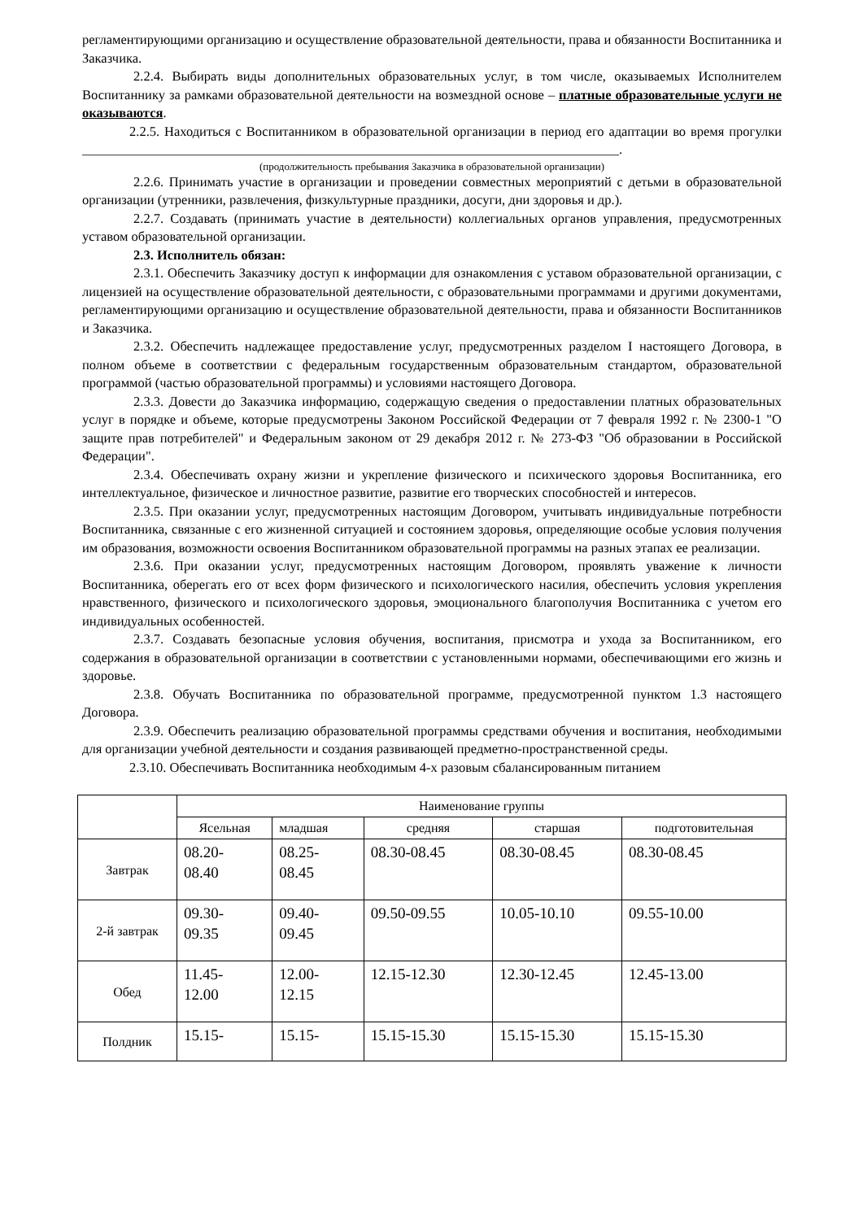регламентирующими организацию и осуществление образовательной деятельности, права и обязанности Воспитанника и Заказчика.
2.2.4. Выбирать виды дополнительных образовательных услуг, в том числе, оказываемых Исполнителем Воспитаннику за рамками образовательной деятельности на возмездной основе – платные образовательные услуги не оказываются.
2.2.5. Находиться с Воспитанником в образовательной организации в период его адаптации во время прогулки ________________________________________________________________________________.
(продолжительность пребывания Заказчика в образовательной организации)
2.2.6. Принимать участие в организации и проведении совместных мероприятий с детьми в образовательной организации (утренники, развлечения, физкультурные праздники, досуги, дни здоровья и др.).
2.2.7. Создавать (принимать участие в деятельности) коллегиальных органов управления, предусмотренных уставом образовательной организации.
2.3. Исполнитель обязан:
2.3.1. Обеспечить Заказчику доступ к информации для ознакомления с уставом образовательной организации, с лицензией на осуществление образовательной деятельности, с образовательными программами и другими документами, регламентирующими организацию и осуществление образовательной деятельности, права и обязанности Воспитанников и Заказчика.
2.3.2. Обеспечить надлежащее предоставление услуг, предусмотренных разделом I настоящего Договора, в полном объеме в соответствии с федеральным государственным образовательным стандартом, образовательной программой (частью образовательной программы) и условиями настоящего Договора.
2.3.3. Довести до Заказчика информацию, содержащую сведения о предоставлении платных образовательных услуг в порядке и объеме, которые предусмотрены Законом Российской Федерации от 7 февраля 1992 г. № 2300-1 "О защите прав потребителей" и Федеральным законом от 29 декабря 2012 г. № 273-ФЗ "Об образовании в Российской Федерации".
2.3.4. Обеспечивать охрану жизни и укрепление физического и психического здоровья Воспитанника, его интеллектуальное, физическое и личностное развитие, развитие его творческих способностей и интересов.
2.3.5. При оказании услуг, предусмотренных настоящим Договором, учитывать индивидуальные потребности Воспитанника, связанные с его жизненной ситуацией и состоянием здоровья, определяющие особые условия получения им образования, возможности освоения Воспитанником образовательной программы на разных этапах ее реализации.
2.3.6. При оказании услуг, предусмотренных настоящим Договором, проявлять уважение к личности Воспитанника, оберегать его от всех форм физического и психологического насилия, обеспечить условия укрепления нравственного, физического и психологического здоровья, эмоционального благополучия Воспитанника с учетом его индивидуальных особенностей.
2.3.7. Создавать безопасные условия обучения, воспитания, присмотра и ухода за Воспитанником, его содержания в образовательной организации в соответствии с установленными нормами, обеспечивающими его жизнь и здоровье.
2.3.8. Обучать Воспитанника по образовательной программе, предусмотренной пунктом 1.3 настоящего Договора.
2.3.9. Обеспечить реализацию образовательной программы средствами обучения и воспитания, необходимыми для организации учебной деятельности и создания развивающей предметно-пространственной среды.
2.3.10. Обеспечивать Воспитанника необходимым 4-х разовым сбалансированным питанием
| | Наименование группы | | | | |
| | Ясельная | младшая | средняя | старшая | подготовительная |
| Завтрак | 08.20- 08.40 | 08.25- 08.45 | 08.30-08.45 | 08.30-08.45 | 08.30-08.45 |
| 2-й завтрак | 09.30- 09.35 | 09.40- 09.45 | 09.50-09.55 | 10.05-10.10 | 09.55-10.00 |
| Обед | 11.45- 12.00 | 12.00- 12.15 | 12.15-12.30 | 12.30-12.45 | 12.45-13.00 |
| Полдник | 15.15- | 15.15- | 15.15-15.30 | 15.15-15.30 | 15.15-15.30 |